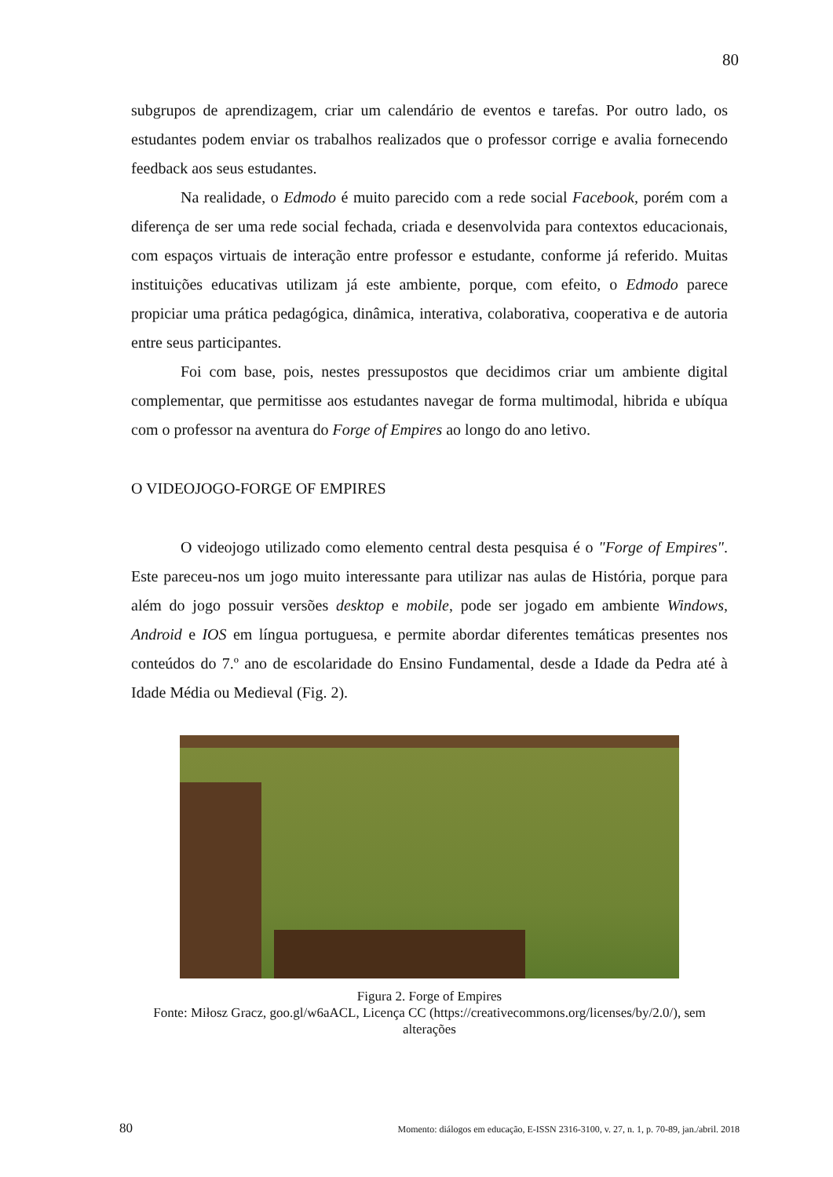80
subgrupos de aprendizagem, criar um calendário de eventos e tarefas. Por outro lado, os estudantes podem enviar os trabalhos realizados que o professor corrige e avalia fornecendo feedback aos seus estudantes.
Na realidade, o Edmodo é muito parecido com a rede social Facebook, porém com a diferença de ser uma rede social fechada, criada e desenvolvida para contextos educacionais, com espaços virtuais de interação entre professor e estudante, conforme já referido. Muitas instituições educativas utilizam já este ambiente, porque, com efeito, o Edmodo parece propiciar uma prática pedagógica, dinâmica, interativa, colaborativa, cooperativa e de autoria entre seus participantes.
Foi com base, pois, nestes pressupostos que decidimos criar um ambiente digital complementar, que permitisse aos estudantes navegar de forma multimodal, hibrida e ubíqua com o professor na aventura do Forge of Empires ao longo do ano letivo.
O VIDEOJOGO-FORGE OF EMPIRES
O videojogo utilizado como elemento central desta pesquisa é o "Forge of Empires". Este pareceu-nos um jogo muito interessante para utilizar nas aulas de História, porque para além do jogo possuir versões desktop e mobile, pode ser jogado em ambiente Windows, Android e IOS em língua portuguesa, e permite abordar diferentes temáticas presentes nos conteúdos do 7.º ano de escolaridade do Ensino Fundamental, desde a Idade da Pedra até à Idade Média ou Medieval (Fig. 2).
Figura 2. Forge of Empires
Fonte: Miłosz Gracz, goo.gl/w6aACL, Licença CC (https://creativecommons.org/licenses/by/2.0/), sem alterações
80 Momento: diálogos em educação, E-ISSN 2316-3100, v. 27, n. 1, p. 70-89, jan./abril. 2018